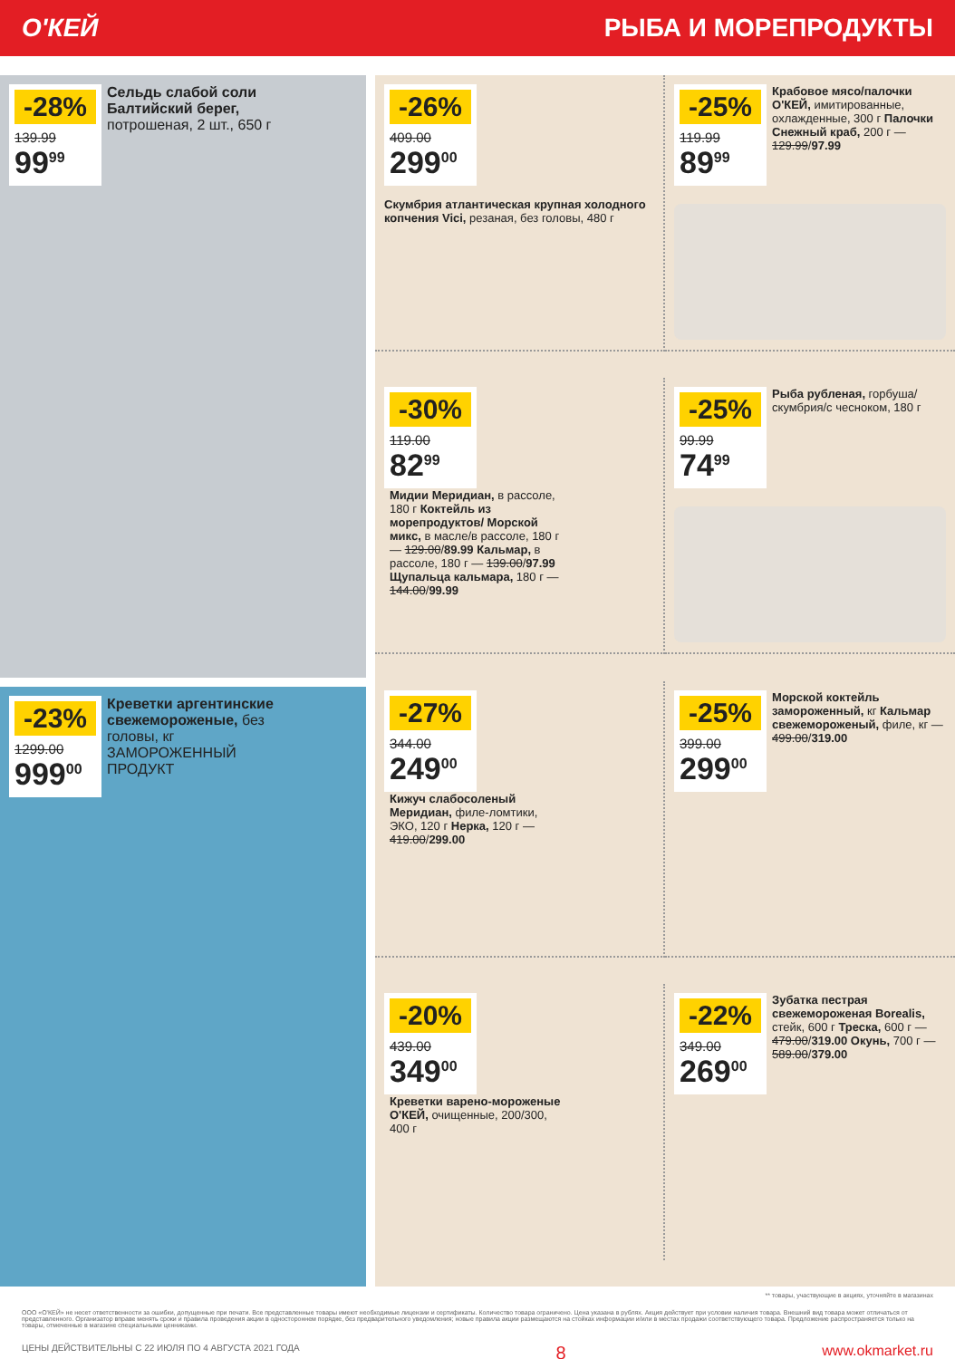О'КЕЙ РЫБА И МОРЕПРОДУКТЫ
-28%
139.99
99<sup>99</sup>
Сельдь слабой соли Балтийский берег, потрошеная, 2 шт., 650 г
-23%
1299.00
999<sup>00</sup>
Креветки аргентинские свежемороженые, без головы, кг
ЗАМОРОЖЕННЫЙ ПРОДУКТ
-26%
409.00
299<sup>00</sup>
Скумбрия атлантическая крупная холодного копчения Vici, резаная, без головы, 480 г
-25%
119.99
89<sup>99</sup>
Крабовое мясо/палочки О'КЕЙ, имитированные, охлажденные, 300 г Палочки Снежный краб, 200 г — 129.99/97.99
-30%
119.00
82<sup>99</sup>
Мидии Меридиан, в рассоле, 180 г Коктейль из морепродуктов/ Морской микс, в масле/в рассоле, 180 г — 129.00/89.99 Кальмар, в рассоле, 180 г — 139.00/97.99 Щупальца кальмара, 180 г — 144.00/99.99
-25%
99.99
74<sup>99</sup>
Рыба рубленая, горбуша/ скумбрия/с чесноком, 180 г
-27%
344.00
249<sup>00</sup>
Кижуч слабосоленый Меридиан, филе-ломтики, ЭКО, 120 г Нерка, 120 г — 419.00/299.00
-25%
399.00
299<sup>00</sup>
Морской коктейль замороженный, кг Кальмар свежемороженый, филе, кг — 499.00/319.00
-20%
439.00
349<sup>00</sup>
Креветки варено-мороженые О'КЕЙ, очищенные, 200/300, 400 г
-22%
349.00
269<sup>00</sup>
Зубатка пестрая свежемороженая Borealis, стейк, 600 г Треска, 600 г — 479.00/319.00 Окунь, 700 г — 589.00/379.00
** товары, участвующие в акциях, уточняйте в магазинах
ООО «О'КЕЙ» не несет ответственности за ошибки, допущенные при печати. Все представленные товары имеют необходимые лицензии и сертификаты. Количество товара ограничено. Цена указана в рублях. Акция действует при условии наличия товара. Внешний вид товара может отличаться от представленного. Организатор вправе менять сроки и правила проведения акции в одностороннем порядке, без предварительного уведомления; новые правила акции размещаются на стойках информации и/или в местах продажи соответствующего товара. Предложение распространяется только на товары, отмеченные в магазине специальными ценниками.
ЦЕНЫ ДЕЙСТВИТЕЛЬНЫ С 22 ИЮЛЯ ПО 4 АВГУСТА 2021 ГОДА 8 www.okmarket.ru